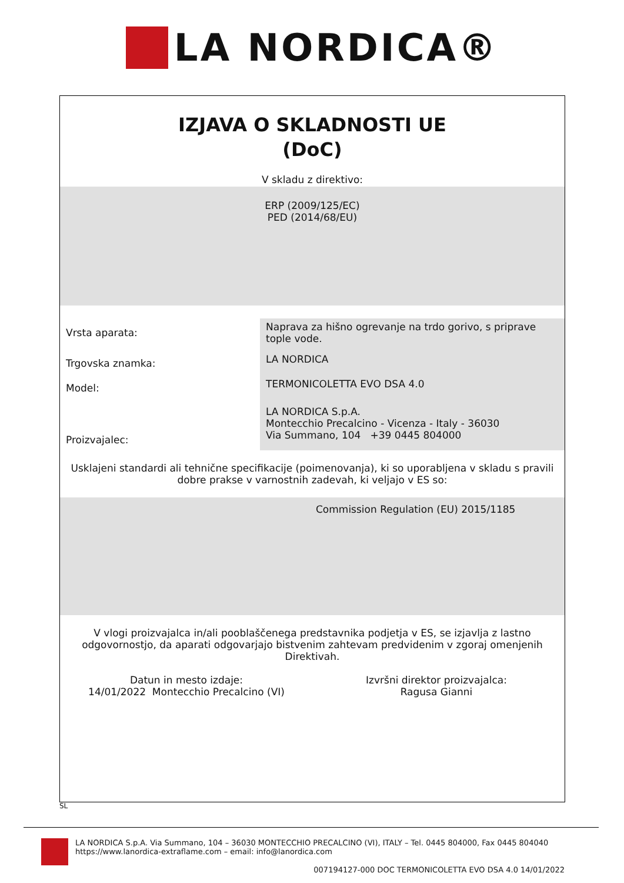LA NORDICA®
IZJAVA O SKLADNOSTI UE
(DoC)
V skladu z direktivo:
ERP (2009/125/EC)
PED (2014/68/EU)
| Vrsta aparata: | Naprava za hišno ogrevanje na trdo gorivo, s priprave tople vode. |
| Trgovska znamka: | LA NORDICA |
| Model: | TERMONICOLETTA EVO DSA 4.0 |
| Proizvajalec: | LA NORDICA S.p.A. Montecchio Precalcino - Vicenza - Italy - 36030 Via Summano, 104 +39 0445 804000 |
Usklajeni standardi ali tehnične specifikacije (poimenovanja), ki so uporabljena v skladu s pravili dobre prakse v varnostnih zadevah, ki veljajo v ES so:
Commission Regulation (EU) 2015/1185
V vlogi proizvajalca in/ali pooblaščenega predstavnika podjetja v ES, se izjavlja z lastno odgovornostjo, da aparati odgovarjajo bistvenim zahtevam predvidenim v zgoraj omenjenih Direktivah.
Datun in mesto izdaje:
14/01/2022 Montecchio Precalcino (VI)
Izvršni direktor proizvajalca:
Ragusa Gianni
SL
LA NORDICA S.p.A. Via Summano, 104 – 36030 MONTECCHIO PRECALCINO (VI), ITALY – Tel. 0445 804000, Fax 0445 804040
https://www.lanordica-extraflame.com – email: info@lanordica.com
007194127-000 DOC TERMONICOLETTA EVO DSA 4.0 14/01/2022